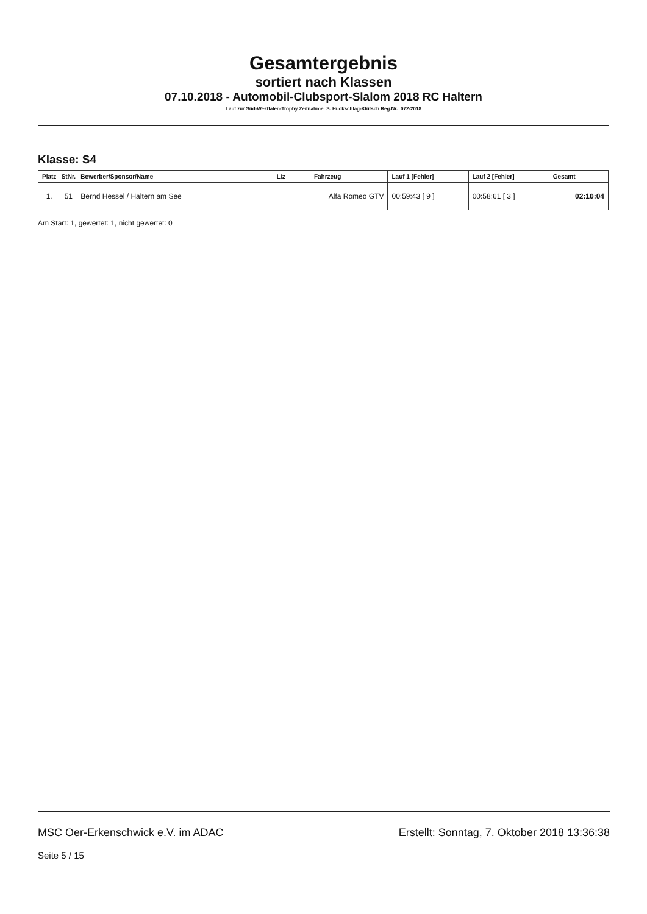Gesamtergebnis
sortiert nach Klassen
07.10.2018 - Automobil-Clubsport-Slalom 2018 RC Haltern
Lauf zur Süd-Westfalen-Trophy Zeitnahme: S. Huckschlag-Klütsch Reg.Nr.: 072-2018
Klasse: S4
| Platz StNr. Bewerber/Sponsor/Name | Liz Fahrzeug | Lauf 1 [Fehler] | Lauf 2 [Fehler] | Gesamt |
| --- | --- | --- | --- | --- |
| 1. 51 Bernd Hessel / Haltern am See | Alfa Romeo GTV | 00:59:43 [ 9 ] | 00:58:61 [ 3 ] | 02:10:04 |
Am Start: 1, gewertet: 1, nicht gewertet: 0
MSC Oer-Erkenschwick e.V. im ADAC Erstellt: Sonntag, 7. Oktober 2018 13:36:38
Seite 5 / 15